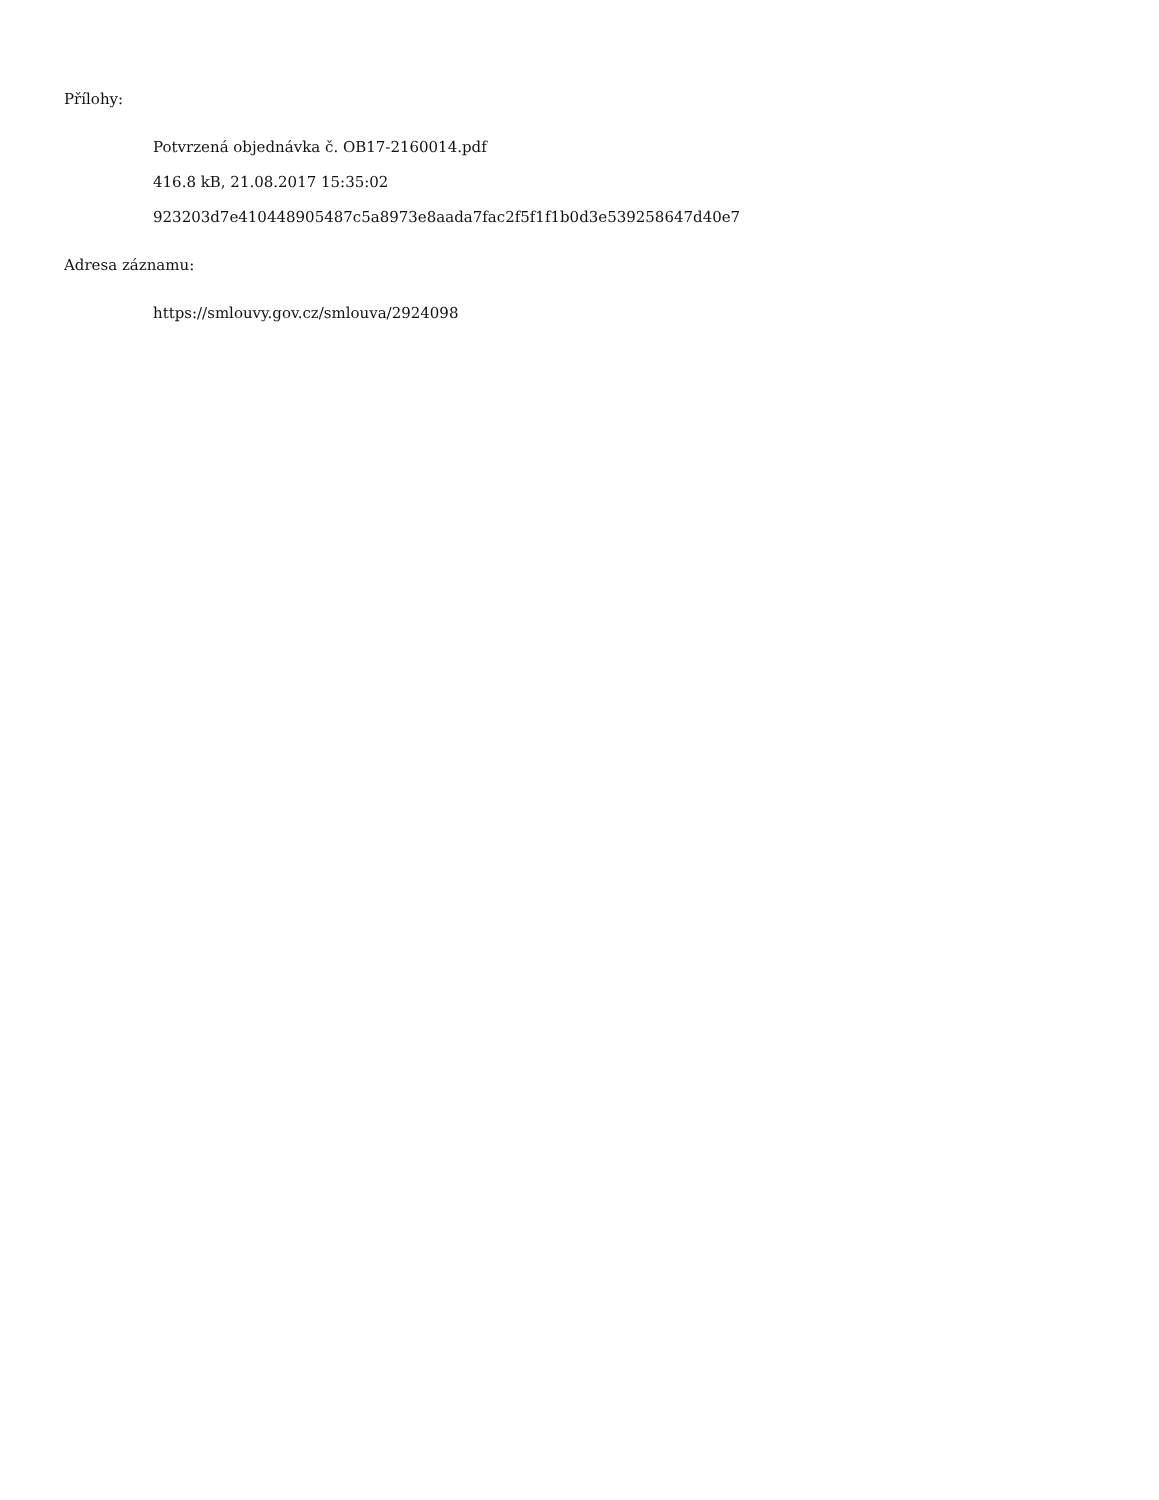Přílohy:
Potvrzená objednávka č. OB17-2160014.pdf
416.8 kB, 21.08.2017 15:35:02
923203d7e410448905487c5a8973e8aada7fac2f5f1f1b0d3e539258647d40e7
Adresa záznamu:
https://smlouvy.gov.cz/smlouva/2924098